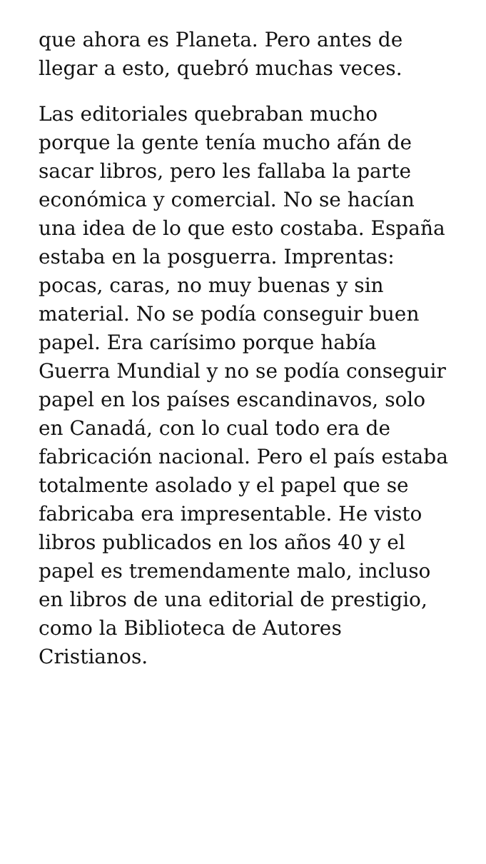que ahora es Planeta. Pero antes de llegar a esto, quebró muchas veces.
Las editoriales quebraban mucho porque la gente tenía mucho afán de sacar libros, pero les fallaba la parte económica y comercial. No se hacían una idea de lo que esto costaba. España estaba en la posguerra. Imprentas: pocas, caras, no muy buenas y sin material. No se podía conseguir buen papel. Era carísimo porque había Guerra Mundial y no se podía conseguir papel en los países escandinavos, solo en Canadá, con lo cual todo era de fabricación nacional. Pero el país estaba totalmente asolado y el papel que se fabricaba era impresentable. He visto libros publicados en los años 40 y el papel es tremendamente malo, incluso en libros de una editorial de prestigio, como la Biblioteca de Autores Cristianos.